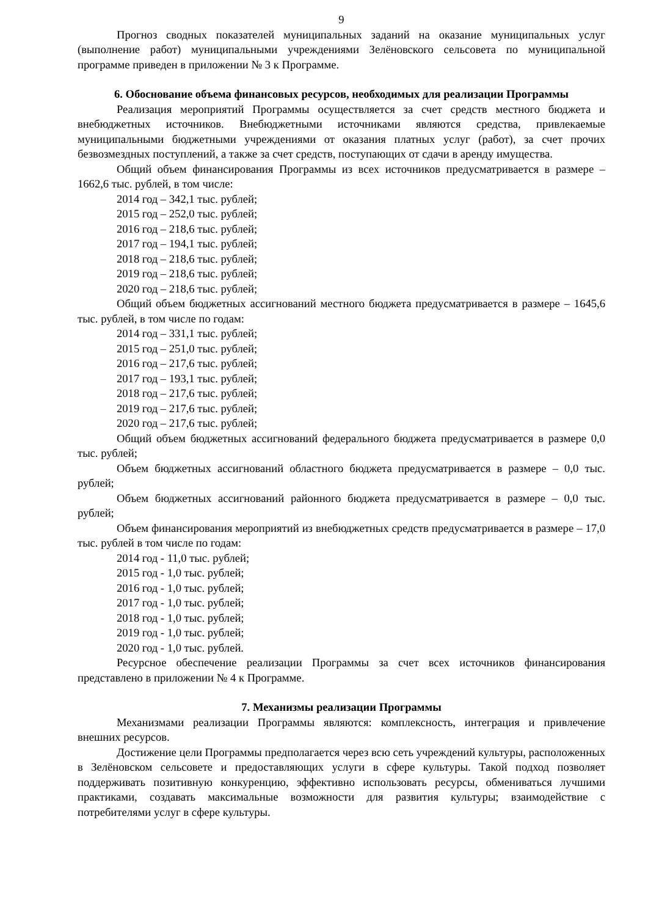9
Прогноз сводных показателей муниципальных заданий на оказание муниципальных услуг (выполнение работ) муниципальными учреждениями Зелёновского сельсовета по муниципальной программе приведен в приложении № 3 к Программе.
6. Обоснование объема финансовых ресурсов, необходимых для реализации Программы
Реализация мероприятий Программы осуществляется за счет средств местного бюджета и внебюджетных источников. Внебюджетными источниками являются средства, привлекаемые муниципальными бюджетными учреждениями от оказания платных услуг (работ), за счет прочих безвозмездных поступлений, а также за счет средств, поступающих от сдачи в аренду имущества.
Общий объем финансирования Программы из всех источников предусматривается в размере – 1662,6 тыс. рублей, в том числе:
2014 год – 342,1 тыс. рублей;
2015 год – 252,0 тыс. рублей;
2016 год – 218,6 тыс. рублей;
2017 год – 194,1 тыс. рублей;
2018 год – 218,6 тыс. рублей;
2019 год – 218,6 тыс. рублей;
2020 год – 218,6 тыс. рублей;
Общий объем бюджетных ассигнований местного бюджета предусматривается в размере – 1645,6 тыс. рублей, в том числе по годам:
2014 год – 331,1 тыс. рублей;
2015 год – 251,0 тыс. рублей;
2016 год – 217,6 тыс. рублей;
2017 год – 193,1 тыс. рублей;
2018 год – 217,6 тыс. рублей;
2019 год – 217,6 тыс. рублей;
2020 год – 217,6 тыс. рублей;
Общий объем бюджетных ассигнований федерального бюджета предусматривается в размере 0,0 тыс. рублей;
Объем бюджетных ассигнований областного бюджета предусматривается в размере – 0,0 тыс. рублей;
Объем бюджетных ассигнований районного бюджета предусматривается в размере – 0,0 тыс. рублей;
Объем финансирования мероприятий из внебюджетных средств предусматривается в размере – 17,0 тыс. рублей в том числе по годам:
2014 год - 11,0 тыс. рублей;
2015 год - 1,0 тыс. рублей;
2016 год - 1,0 тыс. рублей;
2017 год - 1,0 тыс. рублей;
2018 год - 1,0 тыс. рублей;
2019 год - 1,0 тыс. рублей;
2020 год - 1,0 тыс. рублей.
Ресурсное обеспечение реализации Программы за счет всех источников финансирования представлено в приложении № 4 к Программе.
7. Механизмы реализации Программы
Механизмами реализации Программы являются: комплексность, интеграция и привлечение внешних ресурсов.
Достижение цели Программы предполагается через всю сеть учреждений культуры, расположенных в Зелёновском сельсовете и предоставляющих услуги в сфере культуры. Такой подход позволяет поддерживать позитивную конкуренцию, эффективно использовать ресурсы, обмениваться лучшими практиками, создавать максимальные возможности для развития культуры; взаимодействие с потребителями услуг в сфере культуры.